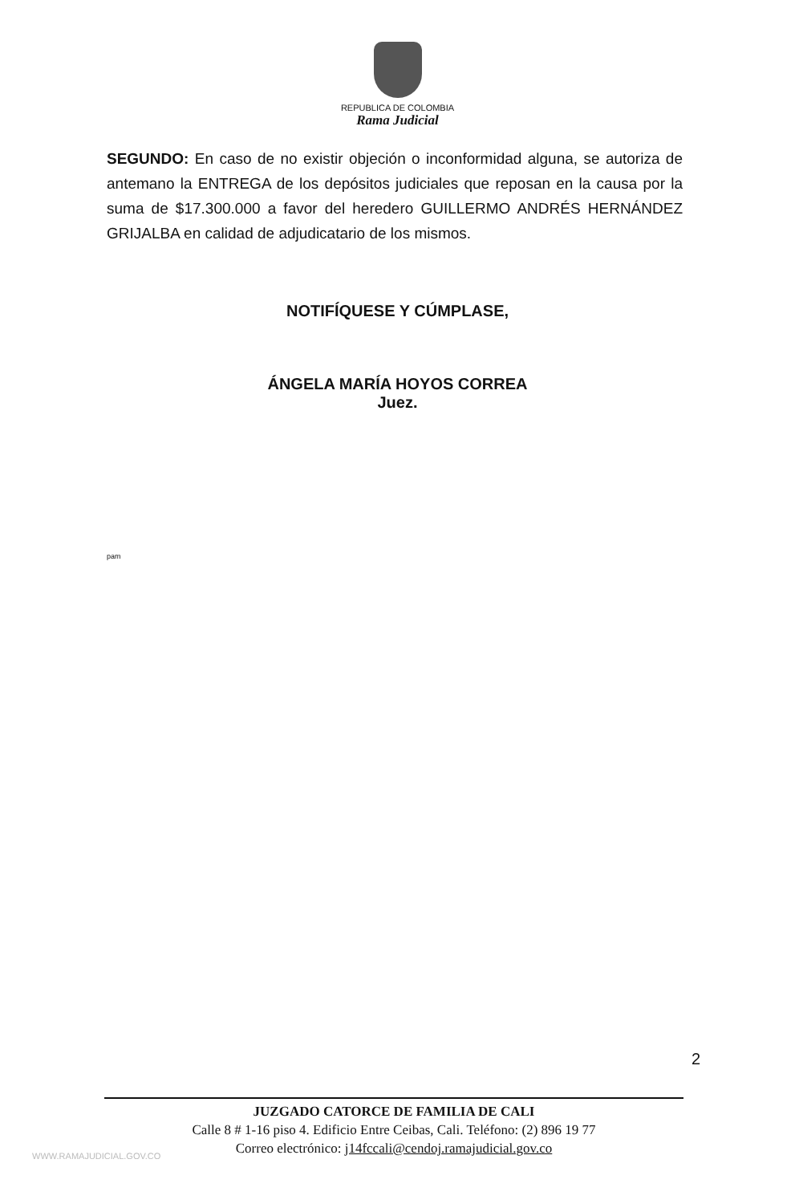REPUBLICA DE COLOMBIA
Rama Judicial
SEGUNDO: En caso de no existir objeción o inconformidad alguna, se autoriza de antemano la ENTREGA de los depósitos judiciales que reposan en la causa por la suma de $17.300.000 a favor del heredero GUILLERMO ANDRÉS HERNÁNDEZ GRIJALBA en calidad de adjudicatario de los mismos.
NOTIFÍQUESE Y CÚMPLASE,
ÁNGELA MARÍA HOYOS CORREA
Juez.
pam
2
JUZGADO CATORCE DE FAMILIA DE CALI
Calle 8 # 1-16 piso 4. Edificio Entre Ceibas, Cali. Teléfono: (2) 896 19 77
Correo electrónico: j14fccali@cendoj.ramajudicial.gov.co
WWW.RAMAJUDICIAL.GOV.CO